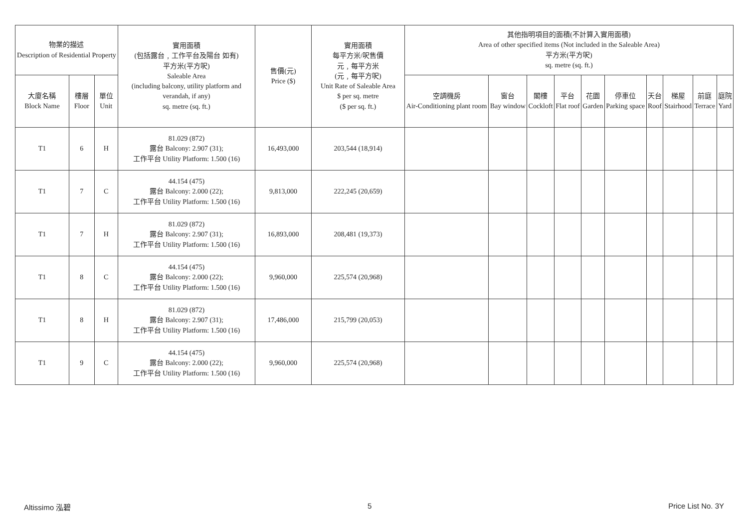| 物業的描述 Description of Residential Property | | | 實用面積 (包括露台﹐工作平台及陽台 如有) 平方米(平方呎) Saleable Area (including balcony, utility platform and verandah, if any) sq. metre (sq. ft.) | 售價(元) Price ($) | 實用面積 每平方米/呎售價 元﹐每平方米 (元﹐每平方呎) Unit Rate of Saleable Area $ per sq. metre ($ per sq. ft.) | 其他指明項目的面積(不計算入實用面積) Area of other specified items (Not included in the Saleable Area) 平方米(平方呎) sq. metre (sq. ft.) | | | | | | | | | |
| --- | --- | --- | --- | --- | --- | --- | --- | --- | --- | --- | --- | --- | --- | --- | --- |
| 大廈名稱 Block Name | 樓層 Floor | 單位 Unit | | | | 空調機房 Air-Conditioning plant room | 窗台 Bay window | 閣樓 Cockloft | 平台 Flat roof | 花園 Garden | 停車位 Parking space | 天台 Roof | 梯屋 Stairhood | 前庭 Terrace | 庭院 Yard |
| T1 | 6 | H | 81.029 (872) 露台 Balcony: 2.907 (31); 工作平台 Utility Platform: 1.500 (16) | 16,493,000 | 203,544 (18,914) | | | | | | | | | | |
| T1 | 7 | C | 44.154 (475) 露台 Balcony: 2.000 (22); 工作平台 Utility Platform: 1.500 (16) | 9,813,000 | 222,245 (20,659) | | | | | | | | | | |
| T1 | 7 | H | 81.029 (872) 露台 Balcony: 2.907 (31); 工作平台 Utility Platform: 1.500 (16) | 16,893,000 | 208,481 (19,373) | | | | | | | | | | |
| T1 | 8 | C | 44.154 (475) 露台 Balcony: 2.000 (22); 工作平台 Utility Platform: 1.500 (16) | 9,960,000 | 225,574 (20,968) | | | | | | | | | | |
| T1 | 8 | H | 81.029 (872) 露台 Balcony: 2.907 (31); 工作平台 Utility Platform: 1.500 (16) | 17,486,000 | 215,799 (20,053) | | | | | | | | | | |
| T1 | 9 | C | 44.154 (475) 露台 Balcony: 2.000 (22); 工作平台 Utility Platform: 1.500 (16) | 9,960,000 | 225,574 (20,968) | | | | | | | | | | |
Altissimo 泓碧 5 Price List No. 3Y